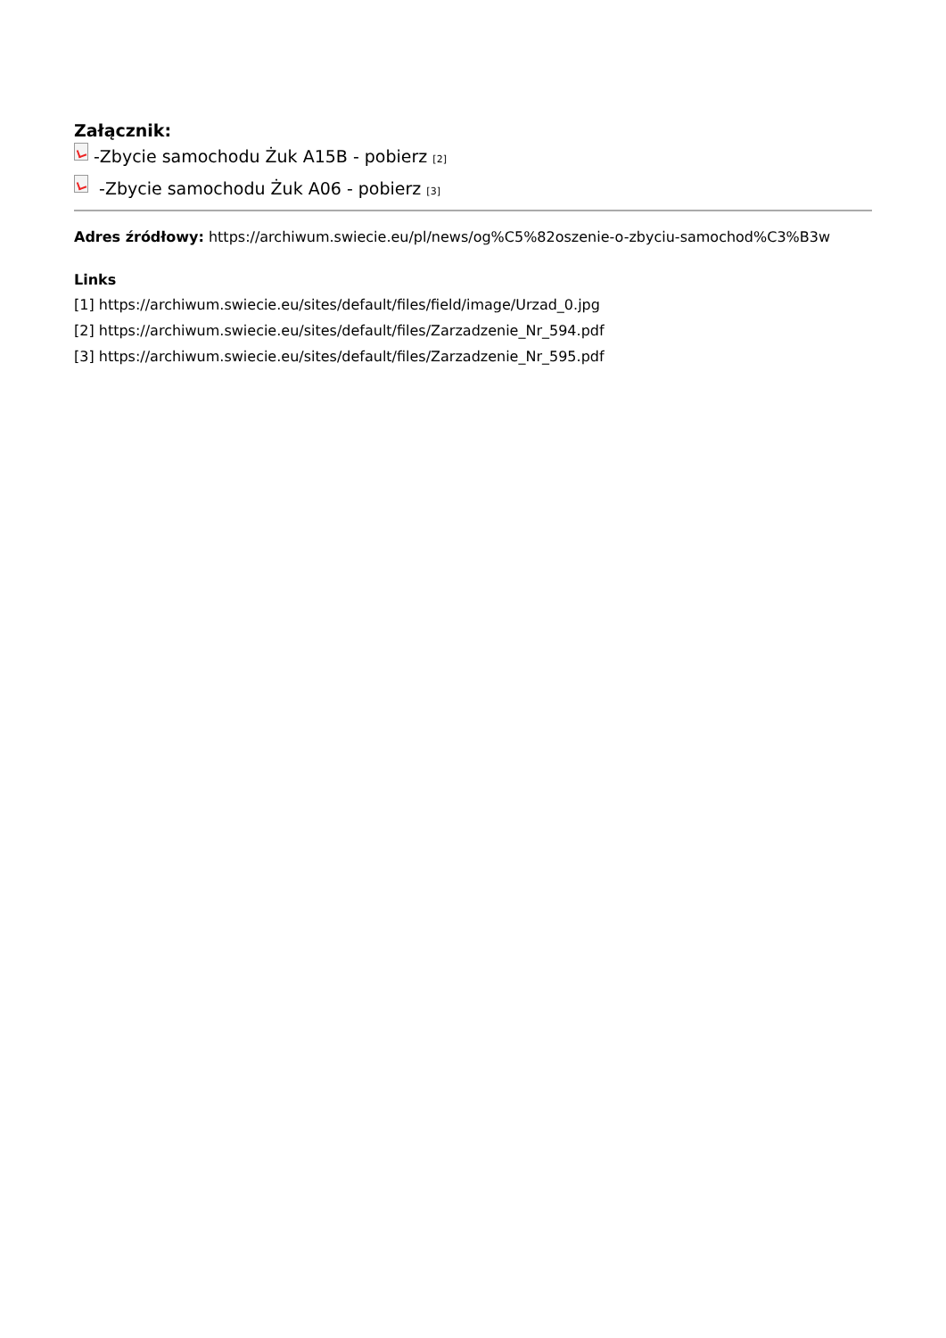Załącznik:
-Zbycie samochodu Żuk A15B - pobierz [2]
-Zbycie samochodu Żuk A06 - pobierz [3]
Adres źródłowy: https://archiwum.swiecie.eu/pl/news/og%C5%82oszenie-o-zbyciu-samochod%C3%B3w
Links
[1] https://archiwum.swiecie.eu/sites/default/files/field/image/Urzad_0.jpg
[2] https://archiwum.swiecie.eu/sites/default/files/Zarzadzenie_Nr_594.pdf
[3] https://archiwum.swiecie.eu/sites/default/files/Zarzadzenie_Nr_595.pdf